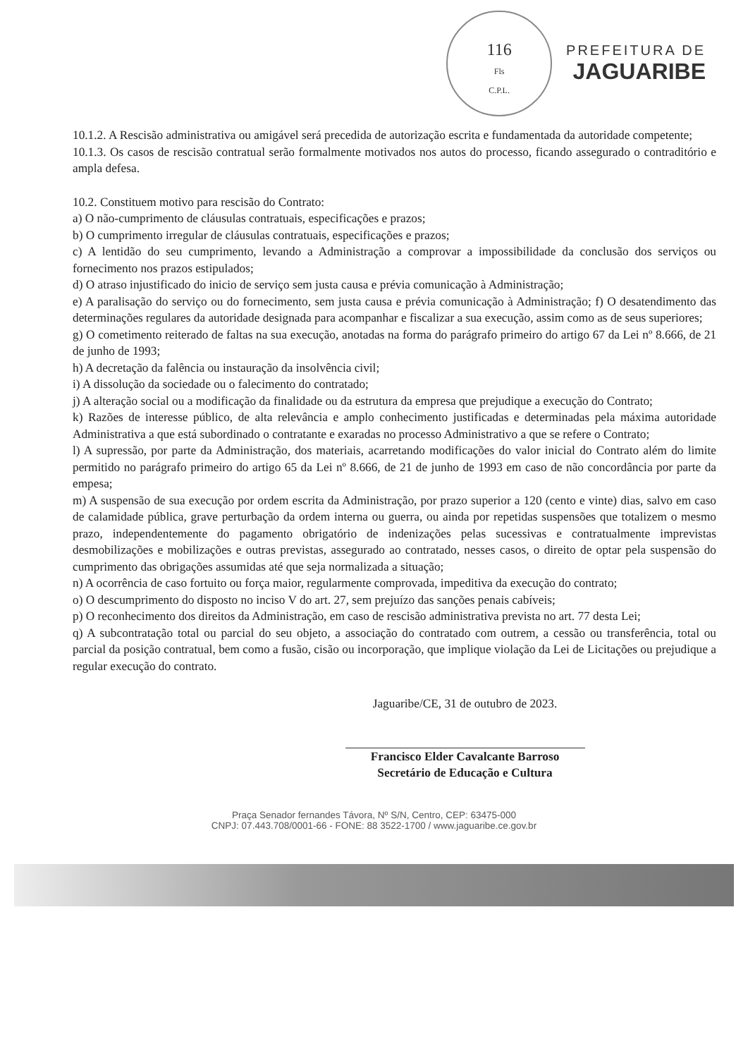116
Fls
C.P.L.
PREFEITURA DE
JAGUARIBE
10.1.2. A Rescisão administrativa ou amigável será precedida de autorização escrita e fundamentada da autoridade competente;
10.1.3. Os casos de rescisão contratual serão formalmente motivados nos autos do processo, ficando assegurado o contraditório e ampla defesa.
10.2. Constituem motivo para rescisão do Contrato:
a) O não-cumprimento de cláusulas contratuais, especificações e prazos;
b) O cumprimento irregular de cláusulas contratuais, especificações e prazos;
c) A lentidão do seu cumprimento, levando a Administração a comprovar a impossibilidade da conclusão dos serviços ou fornecimento nos prazos estipulados;
d) O atraso injustificado do inicio de serviço sem justa causa e prévia comunicação à Administração;
e) A paralisação do serviço ou do fornecimento, sem justa causa e prévia comunicação à Administração; f) O desatendimento das determinações regulares da autoridade designada para acompanhar e fiscalizar a sua execução, assim como as de seus superiores;
g) O cometimento reiterado de faltas na sua execução, anotadas na forma do parágrafo primeiro do artigo 67 da Lei nº 8.666, de 21 de junho de 1993;
h) A decretação da falência ou instauração da insolvência civil;
i) A dissolução da sociedade ou o falecimento do contratado;
j) A alteração social ou a modificação da finalidade ou da estrutura da empresa que prejudique a execução do Contrato;
k) Razões de interesse público, de alta relevância e amplo conhecimento justificadas e determinadas pela máxima autoridade Administrativa a que está subordinado o contratante e exaradas no processo Administrativo a que se refere o Contrato;
l) A supressão, por parte da Administração, dos materiais, acarretando modificações do valor inicial do Contrato além do limite permitido no parágrafo primeiro do artigo 65 da Lei nº 8.666, de 21 de junho de 1993 em caso de não concordância por parte da empesa;
m) A suspensão de sua execução por ordem escrita da Administração, por prazo superior a 120 (cento e vinte) dias, salvo em caso de calamidade pública, grave perturbação da ordem interna ou guerra, ou ainda por repetidas suspensões que totalizem o mesmo prazo, independentemente do pagamento obrigatório de indenizações pelas sucessivas e contratualmente imprevistas desmobilizações e mobilizações e outras previstas, assegurado ao contratado, nesses casos, o direito de optar pela suspensão do cumprimento das obrigações assumidas até que seja normalizada a situação;
n) A ocorrência de caso fortuito ou força maior, regularmente comprovada, impeditiva da execução do contrato;
o) O descumprimento do disposto no inciso V do art. 27, sem prejuízo das sanções penais cabíveis;
p) O reconhecimento dos direitos da Administração, em caso de rescisão administrativa prevista no art. 77 desta Lei;
q) A subcontratação total ou parcial do seu objeto, a associação do contratado com outrem, a cessão ou transferência, total ou parcial da posição contratual, bem como a fusão, cisão ou incorporação, que implique violação da Lei de Licitações ou prejudique a regular execução do contrato.
Jaguaribe/CE, 31 de outubro de 2023.
Francisco Elder Cavalcante Barroso
Secretário de Educação e Cultura
Praça Senador fernandes Távora, Nº S/N, Centro, CEP: 63475-000
CNPJ: 07.443.708/0001-66 - FONE: 88 3522-1700 / www.jaguaribe.ce.gov.br